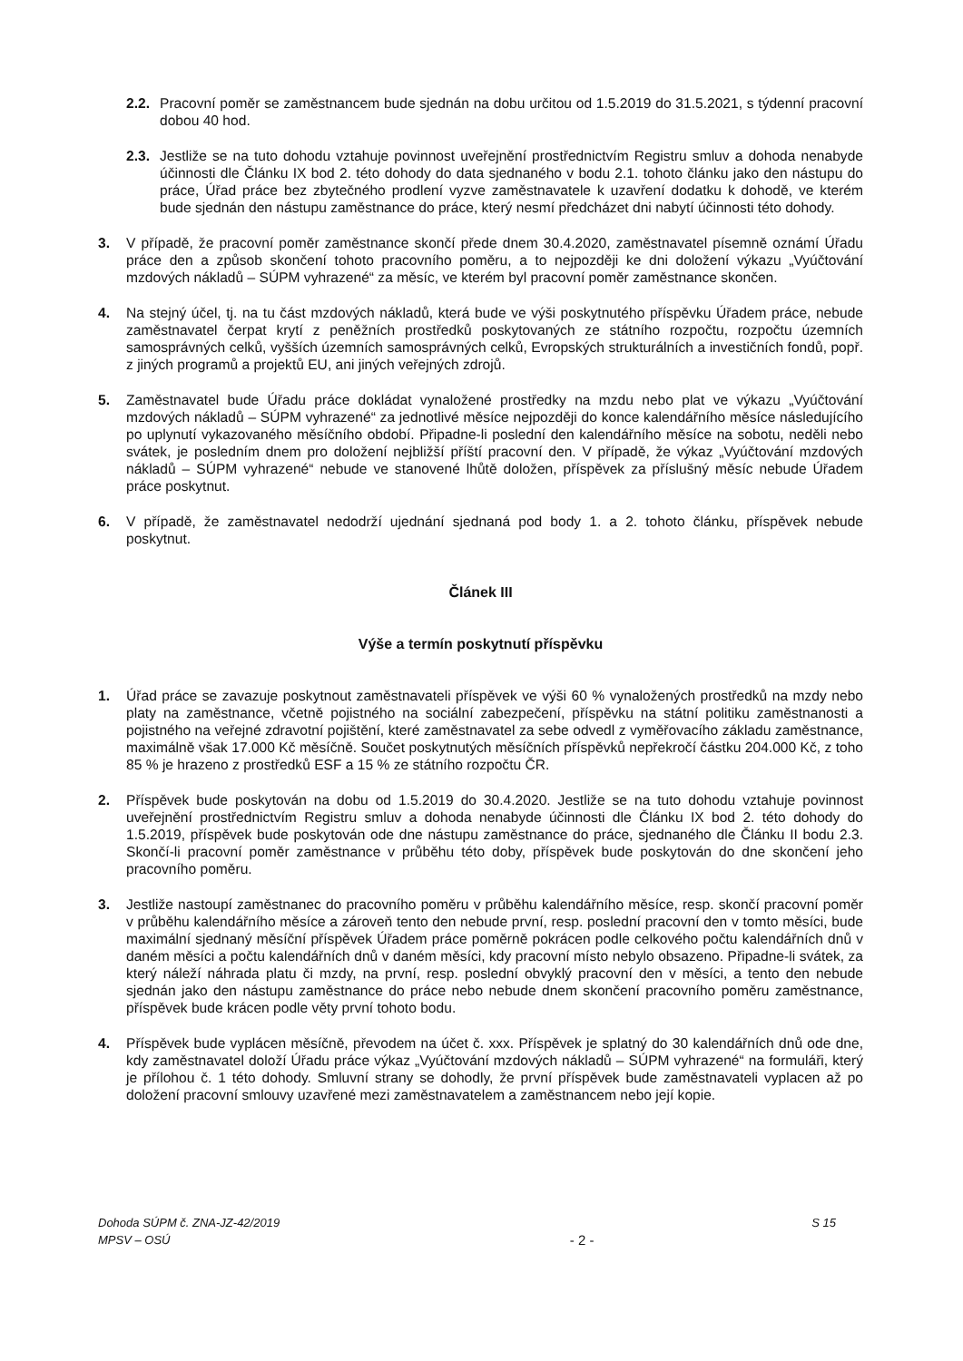2.2. Pracovní poměr se zaměstnancem bude sjednán na dobu určitou od 1.5.2019 do 31.5.2021, s týdenní pracovní dobou 40 hod.
2.3. Jestliže se na tuto dohodu vztahuje povinnost uveřejnění prostřednictvím Registru smluv a dohoda nenabyde účinnosti dle Článku IX bod 2. této dohody do data sjednaného v bodu 2.1. tohoto článku jako den nástupu do práce, Úřad práce bez zbytečného prodlení vyzve zaměstnavatele k uzavření dodatku k dohodě, ve kterém bude sjednán den nástupu zaměstnance do práce, který nesmí předcházet dni nabytí účinnosti této dohody.
3. V případě, že pracovní poměr zaměstnance skončí přede dnem 30.4.2020, zaměstnavatel písemně oznámí Úřadu práce den a způsob skončení tohoto pracovního poměru, a to nejpozději ke dni doložení výkazu „Vyúčtování mzdových nákladů – SÚPM vyhrazené“ za měsíc, ve kterém byl pracovní poměr zaměstnance skončen.
4. Na stejný účel, tj. na tu část mzdových nákladů, která bude ve výši poskytnutého příspěvku Úřadem práce, nebude zaměstnavatel čerpat krytí z peněžních prostředků poskytovaných ze státního rozpočtu, rozpočtu územních samosprávných celků, vyšších územních samosprávných celků, Evropských strukturálních a investičních fondů, popř. z jiných programů a projektů EU, ani jiných veřejných zdrojů.
5. Zaměstnavatel bude Úřadu práce dokládat vynaložené prostředky na mzdu nebo plat ve výkazu „Vyúčtování mzdových nákladů – SÚPM vyhrazené“ za jednotlivé měsíce nejpozději do konce kalendářního měsíce následujícího po uplynutí vykazovaného měsíčního období. Připadne-li poslední den kalendářního měsíce na sobotu, neděli nebo svátek, je posledním dnem pro doložení nejbližší příští pracovní den. V případě, že výkaz „Vyúčtování mzdových nákladů – SÚPM vyhrazené“ nebude ve stanovené lhůtě doložen, příspěvek za příslušný měsíc nebude Úřadem práce poskytnut.
6. V případě, že zaměstnavatel nedodrží ujednání sjednaná pod body 1. a 2. tohoto článku, příspěvek nebude poskytnut.
Článek III
Výše a termín poskytnutí příspěvku
1. Úřad práce se zavazuje poskytnout zaměstnavateli příspěvek ve výši 60 % vynaložených prostředků na mzdy nebo platy na zaměstnance, včetně pojistného na sociální zabezpečení, příspěvku na státní politiku zaměstnanosti a pojistného na veřejné zdravotní pojištění, které zaměstnavatel za sebe odvedl z vyměřovacího základu zaměstnance, maximálně však 17.000 Kč měsíčně. Součet poskytnutých měsíčních příspěvků nepřekročí částku 204.000 Kč, z toho 85 % je hrazeno z prostředků ESF a 15 % ze státního rozpočtu ČR.
2. Příspěvek bude poskytován na dobu od 1.5.2019 do 30.4.2020. Jestliže se na tuto dohodu vztahuje povinnost uveřejnění prostřednictvím Registru smluv a dohoda nenabyde účinnosti dle Článku IX bod 2. této dohody do 1.5.2019, příspěvek bude poskytován ode dne nástupu zaměstnance do práce, sjednaného dle Článku II bodu 2.3. Skončí-li pracovní poměr zaměstnance v průběhu této doby, příspěvek bude poskytován do dne skončení jeho pracovního poměru.
3. Jestliže nastoupí zaměstnanec do pracovního poměru v průběhu kalendářního měsíce, resp. skončí pracovní poměr v průběhu kalendářního měsíce a zároveň tento den nebude první, resp. poslední pracovní den v tomto měsíci, bude maximální sjednaný měsíční příspěvek Úřadem práce poměrně pokrácen podle celkového počtu kalendářních dnů v daném měsíci a počtu kalendářních dnů v daném měsíci, kdy pracovní místo nebylo obsazeno. Připadne-li svátek, za který náleží náhrada platu či mzdy, na první, resp. poslední obvyklý pracovní den v měsíci, a tento den nebude sjednán jako den nástupu zaměstnance do práce nebo nebude dnem skončení pracovního poměru zaměstnance, příspěvek bude krácen podle věty první tohoto bodu.
4. Příspěvek bude vyplácen měsíčně, převodem na účet č. xxx. Příspěvek je splatný do 30 kalendářních dnů ode dne, kdy zaměstnavatel doloží Úřadu práce výkaz „Vyúčtování mzdových nákladů – SÚPM vyhrazené“ na formuláři, který je přílohou č. 1 této dohody. Smluvní strany se dohodly, že první příspěvek bude zaměstnavateli vyplacen až po doložení pracovní smlouvy uzavřené mezi zaměstnavatelem a zaměstnancem nebo její kopie.
Dohoda SÚPM č. ZNA-JZ-42/2019
MPSV – OSÚ
- 2 -
S 15